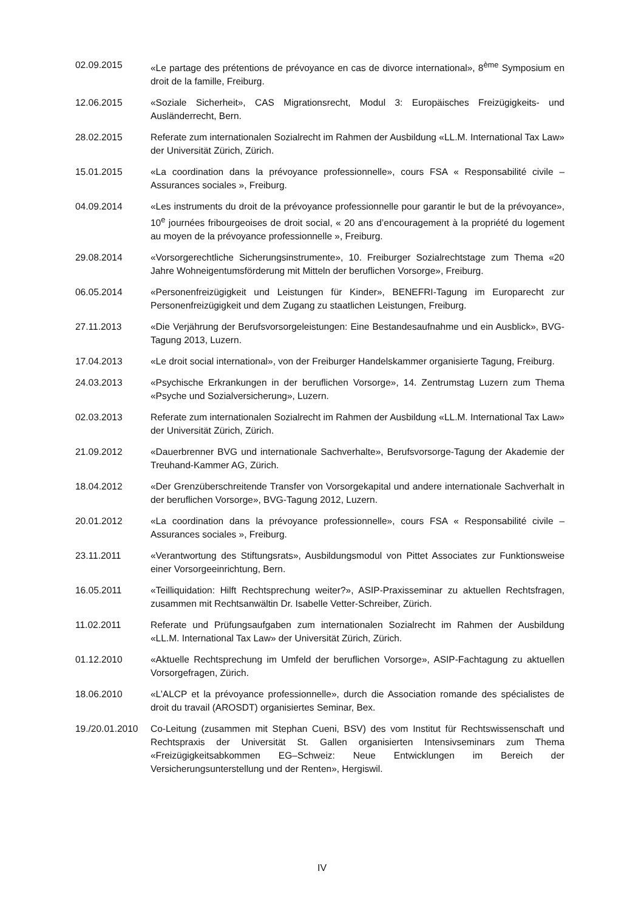02.09.2015 «Le partage des prétentions de prévoyance en cas de divorce international», 8<sup>ème</sup> Symposium en droit de la famille, Freiburg.
12.06.2015 «Soziale Sicherheit», CAS Migrationsrecht, Modul 3: Europäisches Freizügigkeits- und Ausländerrecht, Bern.
28.02.2015 Referate zum internationalen Sozialrecht im Rahmen der Ausbildung «LL.M. International Tax Law» der Universität Zürich, Zürich.
15.01.2015 «La coordination dans la prévoyance professionnelle», cours FSA « Responsabilité civile – Assurances sociales », Freiburg.
04.09.2014 «Les instruments du droit de la prévoyance professionnelle pour garantir le but de la prévoyance», 10<sup>e</sup> journées fribourgeoises de droit social, « 20 ans d’encouragement à la propriété du logement au moyen de la prévoyance professionnelle », Freiburg.
29.08.2014 «Vorsorgerechtliche Sicherungsinstrumente», 10. Freiburger Sozialrechtstage zum Thema «20 Jahre Wohneigentumsförderung mit Mitteln der beruflichen Vorsorge», Freiburg.
06.05.2014 «Personenfreizügigkeit und Leistungen für Kinder», BENEFRI-Tagung im Europarecht zur Personenfreizügigkeit und dem Zugang zu staatlichen Leistungen, Freiburg.
27.11.2013 «Die Verjährung der Berufsvorsorgeleistungen: Eine Bestandesaufnahme und ein Ausblick», BVG-Tagung 2013, Luzern.
17.04.2013 «Le droit social international», von der Freiburger Handelskammer organisierte Tagung, Freiburg.
24.03.2013 «Psychische Erkrankungen in der beruflichen Vorsorge», 14. Zentrumstag Luzern zum Thema «Psyche und Sozialversicherung», Luzern.
02.03.2013 Referate zum internationalen Sozialrecht im Rahmen der Ausbildung «LL.M. International Tax Law» der Universität Zürich, Zürich.
21.09.2012 «Dauerbrenner BVG und internationale Sachverhalte», Berufsvorsorge-Tagung der Akademie der Treuhand-Kammer AG, Zürich.
18.04.2012 «Der Grenzüberschreitende Transfer von Vorsorgekapital und andere internationale Sachverhalt in der beruflichen Vorsorge», BVG-Tagung 2012, Luzern.
20.01.2012 «La coordination dans la prévoyance professionnelle», cours FSA « Responsabilité civile – Assurances sociales », Freiburg.
23.11.2011 «Verantwortung des Stiftungsrats», Ausbildungsmodul von Pittet Associates zur Funktionsweise einer Vorsorgeeinrichtung, Bern.
16.05.2011 «Teilliquidation: Hilft Rechtsprechung weiter?», ASIP-Praxisseminar zu aktuellen Rechtsfragen, zusammen mit Rechtsanwältin Dr. Isabelle Vetter-Schreiber, Zürich.
11.02.2011 Referate und Prüfungsaufgaben zum internationalen Sozialrecht im Rahmen der Ausbildung «LL.M. International Tax Law» der Universität Zürich, Zürich.
01.12.2010 «Aktuelle Rechtsprechung im Umfeld der beruflichen Vorsorge», ASIP-Fachtagung zu aktuellen Vorsorgefragen, Zürich.
18.06.2010 «L’ALCP et la prévoyance professionnelle», durch die Association romande des spécialistes de droit du travail (AROSDT) organisiertes Seminar, Bex.
19./20.01.2010
Co-Leitung (zusammen mit Stephan Cueni, BSV) des vom Institut für Rechtswissenschaft und Rechtspraxis der Universität St. Gallen organisierten Intensivseminars zum Thema «Freizügigkeitsabkommen EG–Schweiz: Neue Entwicklungen im Bereich der Versicherungsunterstellung und der Renten», Hergiswil.
IV